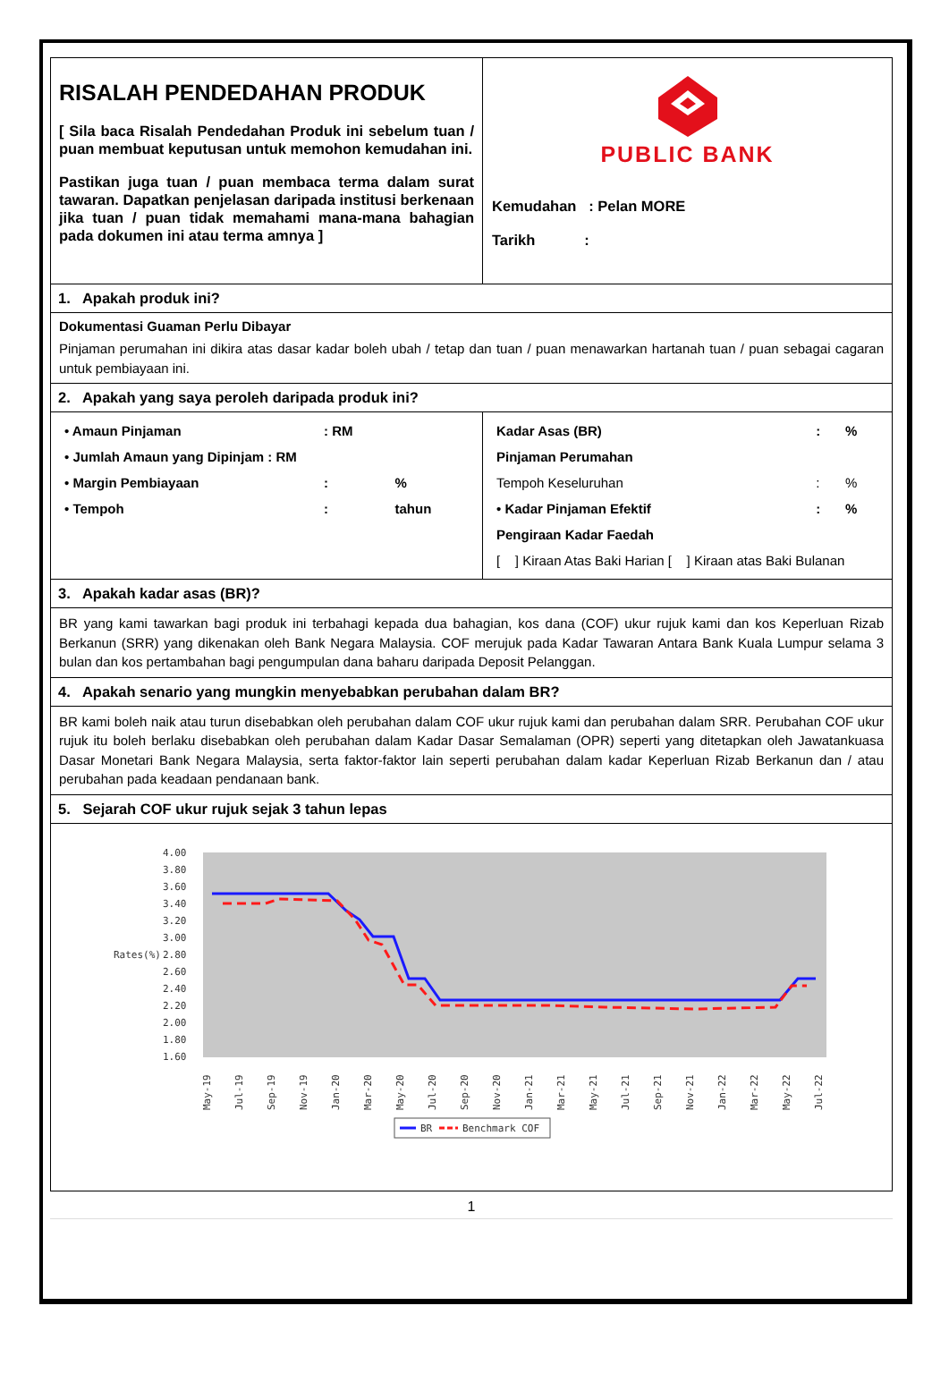| RISALAH PENDEDAHAN PRODUK [ Sila baca Risalah Pendedahan Produk ini sebelum tuan / puan membuat keputusan untuk memohon kemudahan ini. Pastikan juga tuan / puan membaca terma dalam surat tawaran. Dapatkan penjelasan daripada institusi berkenaan jika tuan / puan tidak memahami mana-mana bahagian pada dokumen ini atau terma amnya ] | PUBLIC BANK Kemudahan : Pelan MORE Tarikh : |
| 1. Apakah produk ini? | |
| Dokumentasi Guaman Perlu Dibayar Pinjaman perumahan ini dikira atas dasar kadar boleh ubah / tetap dan tuan / puan menawarkan hartanah tuan / puan sebagai cagaran untuk pembiayaan ini. | |
| 2. Apakah yang saya peroleh daripada produk ini? | |
| / • Amaun Pinjaman / : RM / / / • Jumlah Amaun yang Dipinjam : RM / / / / • Margin Pembiayaan / : / % / / • Tempoh / : / tahun / | / Kadar Asas (BR) / : / % / / Pinjaman Perumahan / / / / Tempoh Keseluruhan / : / % / / • Kadar Pinjaman Efektif / : / % / / Pengiraan Kadar Faedah / / / / [ ] Kiraan Atas Baki Harian [ ] Kiraan atas Baki Bulanan / / / |
| 3. Apakah kadar asas (BR)? | |
| BR yang kami tawarkan bagi produk ini terbahagi kepada dua bahagian, kos dana (COF) ukur rujuk kami dan kos Keperluan Rizab Berkanun (SRR) yang dikenakan oleh Bank Negara Malaysia. COF merujuk pada Kadar Tawaran Antara Bank Kuala Lumpur selama 3 bulan dan kos pertambahan bagi pengumpulan dana baharu daripada Deposit Pelanggan. | |
| 4. Apakah senario yang mungkin menyebabkan perubahan dalam BR? | |
| BR kami boleh naik atau turun disebabkan oleh perubahan dalam COF ukur rujuk kami dan perubahan dalam SRR. Perubahan COF ukur rujuk itu boleh berlaku disebabkan oleh perubahan dalam Kadar Dasar Semalaman (OPR) seperti yang ditetapkan oleh Jawatankuasa Dasar Monetari Bank Negara Malaysia, serta faktor-faktor lain seperti perubahan dalam kadar Keperluan Rizab Berkanun dan / atau perubahan pada keadaan pendanaan bank. | |
| 5. Sejarah COF ukur rujuk sejak 3 tahun lepas | |
| 4.00 3.80 3.60 3.40 3.20 3.00 Rates(%) 2.80 2.60 2.40 2.20 2.00 1.80 1.60 May-19 Jul-19 Sep-19 Nov-19 Jan-20 Mar-20 May-20 Jul-20 Sep-20 Nov-20 Jan-21 Mar-21 May-21 Jul-21 Sep-21 Nov-21 Jan-22 Mar-22 May-22 Jul-22 BR Benchmark COF | |
1